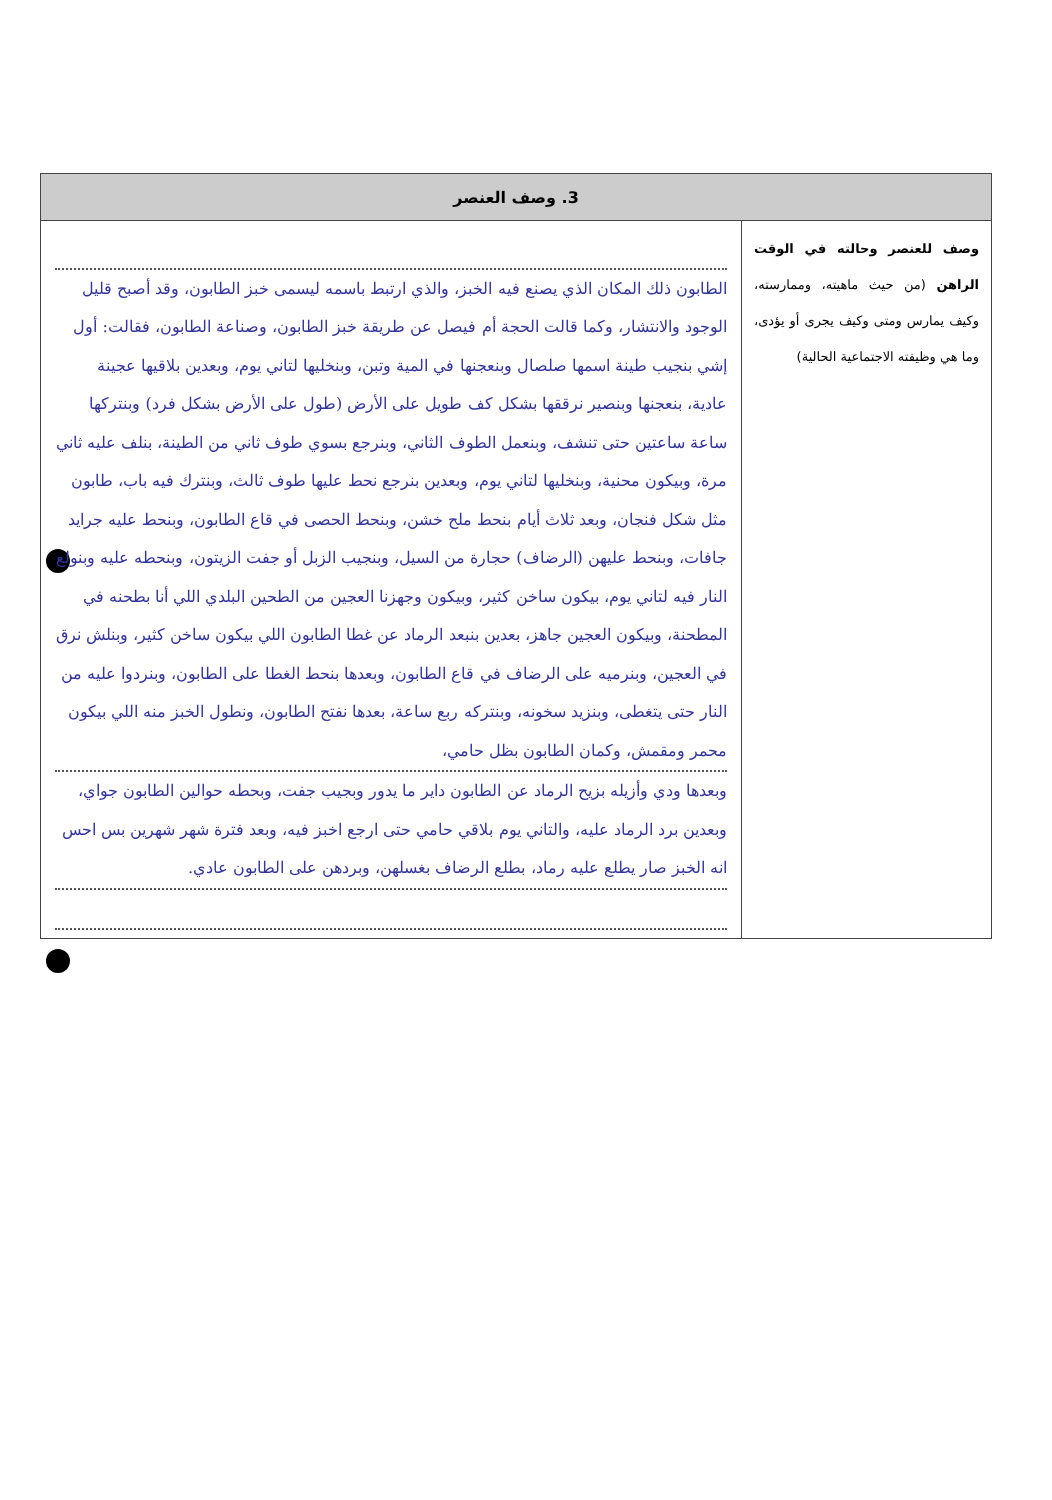| 3. وصف العنصر | |
| --- | --- |
| وصف للعنصر وحالته في الوقت الراهن (من حيث ماهيته، وممارسته، وكيف يمارس ومتى وكيف يجرى أو يؤدى، وما هي وظيفته الاجتماعية الحالية) | الطابون ذلك المكان الذي يصنع فيه الخبز، والذي ارتبط باسمه ليسمى خبز الطابون، وقد أصبح قليل الوجود والانتشار، وكما قالت الحجة أم فيصل عن طريقة خبز الطابون، وصناعة الطابون، فقالت: أول إشي بنجيب طينة اسمها صلصال وبنعجنها في المية وتبن، وبنخليها لتاني يوم، وبعدين بلاقيها عجينة عادية، بنعجنها وبنصير نرققها بشكل كف طويل على الأرض (طول على الأرض بشكل فرد) وبنتركها ساعة ساعتين حتى تنشف، وبنعمل الطوف الثاني، وبنرجع بسوي طوف ثاني من الطينة، بنلف عليه ثاني مرة، وبيكون محنية، وبنخليها لتاني يوم، وبعدين بنرجع نحط عليها طوف ثالث، وبنترك فيه باب، طابون مثل شكل فنجان، وبعد ثلاث أيام بنحط ملح خشن، وبنحط الحصى في قاع الطابون، وبنحط عليه جرايد جافات، وبنحط عليهن (الرضاف) حجارة من السيل، وبنجيب الزبل أو جفت الزيتون، وبنحطه عليه وبنولع النار فيه لتاني يوم، بيكون ساخن كثير، وبيكون وجهزنا العجين من الطحين البلدي اللي أنا بطحنه في المطحنة، وبيكون العجين جاهز، بعدين بنبعد الرماد عن غطا الطابون اللي بيكون ساخن كثير، وبنلش نرق في العجين، وبنرميه على الرضاف في قاع الطابون، وبعدها بنحط الغطا على الطابون، وبنردوا عليه من النار حتى يتغطى، وبنزيد سخونه، وبنتركه ربع ساعة، بعدها نفتح الطابون، ونطول الخبز منه اللي بيكون محمر ومقمش، وكمان الطابون بظل حامي، وبعدها ودي وأزيله بزيح الرماد عن الطابون داير ما يدور وبجيب جفت، وبحطه حوالين الطابون جواي، وبعدين برد الرماد عليه، والتاني يوم بلاقي حامي حتى ارجع اخبز فيه، وبعد فترة شهر شهرين بس احس انه الخبز صار يطلع عليه رماد، بطلع الرضاف بغسلهن، وبردهن على الطابون عادي. |